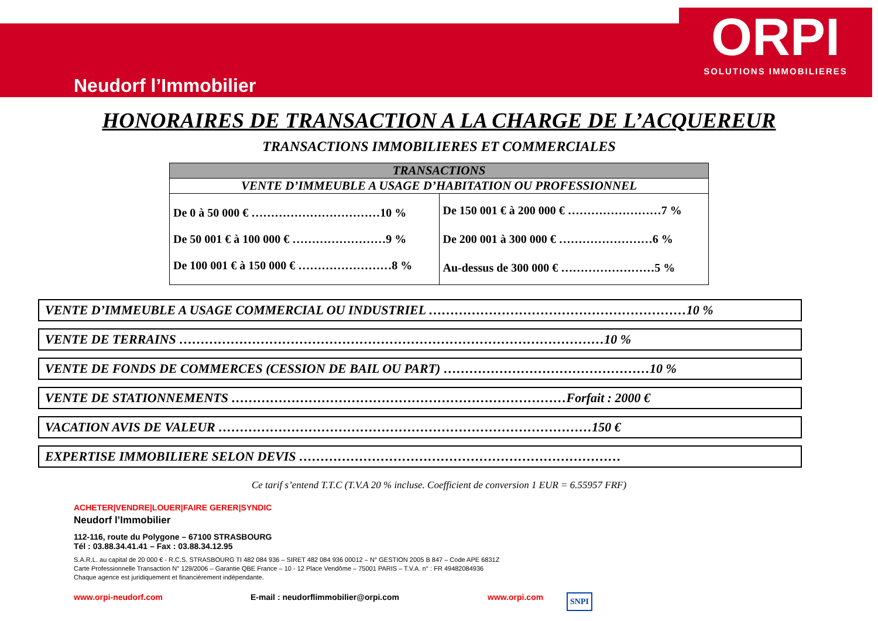ORPI
SOLUTIONS IMMOBILIERES
Neudorf l’Immobilier
HONORAIRES DE TRANSACTION A LA CHARGE DE L’ACQUEREUR
TRANSACTIONS IMMOBILIERES ET COMMERCIALES
| TRANSACTIONS | |
| --- | --- |
| VENTE D’IMMEUBLE A USAGE D’HABITATION OU PROFESSIONNEL | |
| De 0 à 50 000 € ……………………………10 % De 50 001 € à 100 000 € ……………………9 % De 100 001 € à 150 000 € ……………………8 % | De 150 001 € à 200 000 € ……………………7 % De 200 001 à 300 000 € ……………………6 % Au-dessus de 300 000 € ……………………5 % |
VENTE D’IMMEUBLE A USAGE COMMERCIAL OU INDUSTRIEL ……………………………………………………10 %
VENTE DE TERRAINS ………………………………………………………………………………………10 %
VENTE DE FONDS DE COMMERCES (CESSION DE BAIL OU PART) …………………………………………10 %
VENTE DE STATIONNEMENTS ……………………………………………………………………Forfait : 2000 €
VACATION AVIS DE VALEUR ……………………………………………………………………………150 €
EXPERTISE IMMOBILIERE SELON DEVIS …………………………………………………………………
Ce tarif s’entend T.T.C (T.V.A 20 % incluse. Coefficient de conversion 1 EUR = 6.55957 FRF)
ACHETER|VENDRE|LOUER|FAIRE GERER|SYNDIC
Neudorf l’Immobilier
112-116, route du Polygone – 67100 STRASBOURG
Tél : 03.88.34.41.41 – Fax : 03.88.34.12.95
S.A.R.L. au capital de 20 000 € - R.C.S. STRASBOURG TI 482 084 936 – SIRET 482 084 936 00012 – N° GESTION 2005 B 847 – Code APE 6831Z
Carte Professionnelle Transaction N° 129/2006 – Garantie QBE France – 10 - 12 Place Vendôme – 75001 PARIS – T.V.A. n° : FR 49482084936
Chaque agence est juridiquement et financièrement indépendante.
www.orpi-neudorf.com E-mail : neudorflimmobilier@orpi.com www.orpi.com SNPI